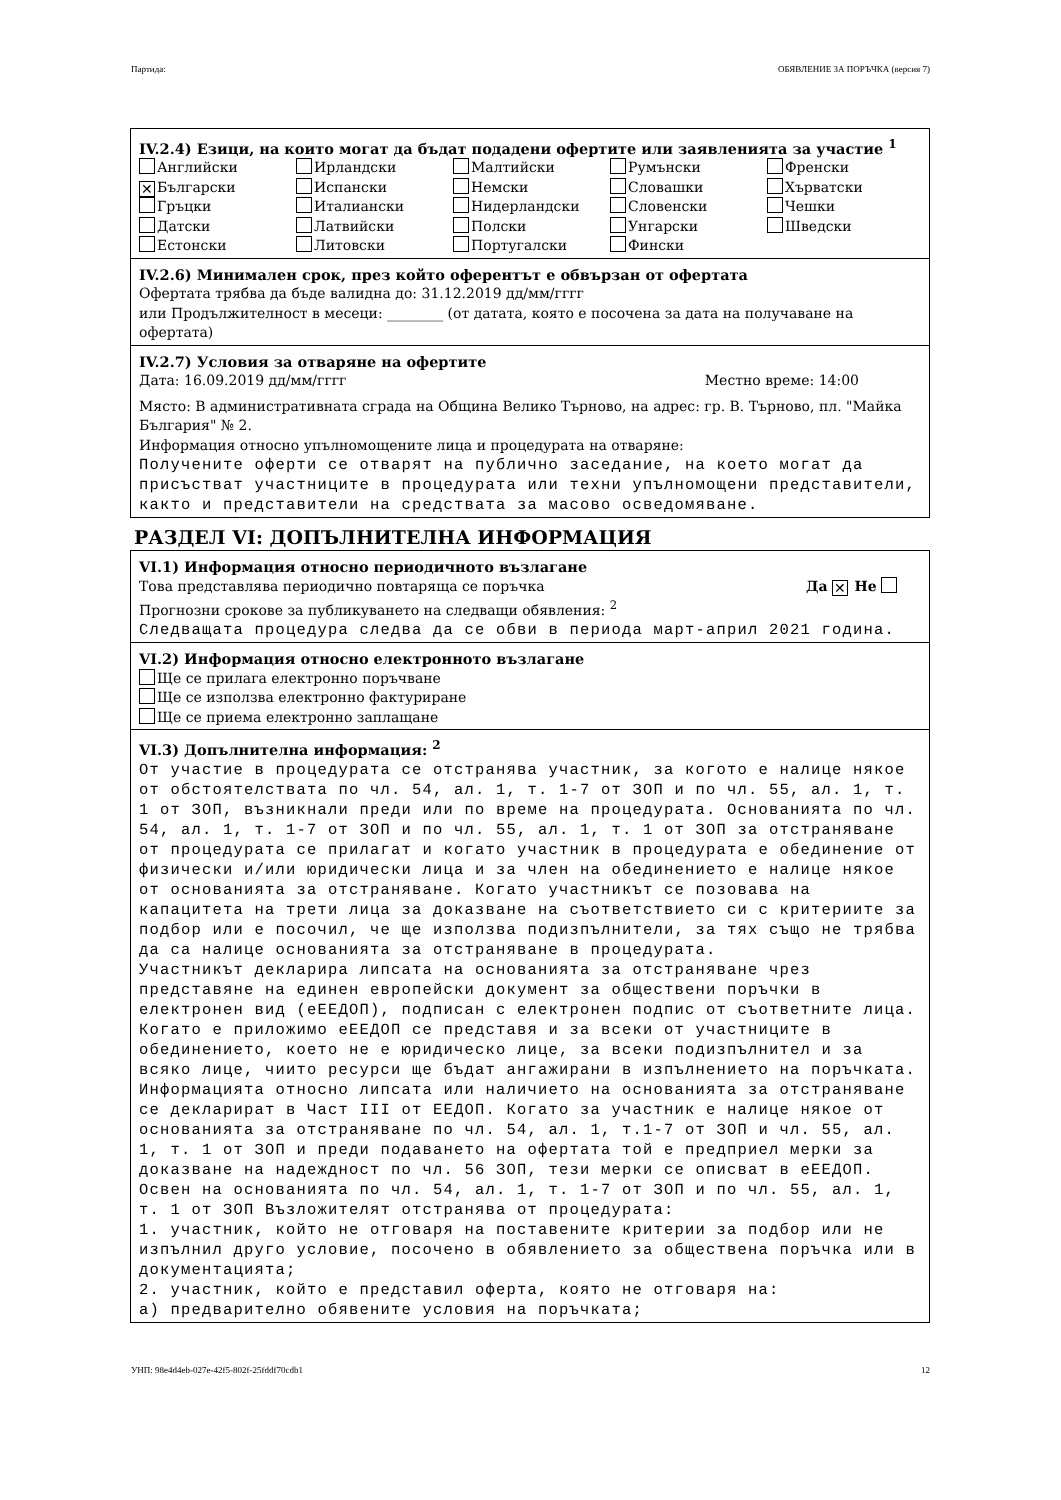Партида: ОБЯВЛЕНИЕ ЗА ПОРЪЧКА (версия 7)
IV.2.4) Езици, на които могат да бъдат подадени офертите или заявленията за участие <sup>1</sup>
Английски
Ирландски
Малтийски
Румънски
Френски
✕ Български
Испански
Немски
Словашки
Хърватски
Гръцки
Италиански
Нидерландски
Словенски
Чешки
Датски
Латвийски
Полски
Унгарски
Шведски
Естонски
Литовски
Португалски
Фински
IV.2.6) Минимален срок, през който оферентът е обвързан от офертата
Офертата трябва да бъде валидна до: 31.12.2019 дд/мм/гггг
или Продължителност в месеци: ________ (от датата, която е посочена за дата на получаване на офертата)
IV.2.7) Условия за отваряне на офертите
Дата: 16.09.2019 дд/мм/гггг Местно време: 14:00
Място: В административната сграда на Община Велико Търново, на адрес: гр. В. Търново, пл. "Майка България" № 2.
Информация относно упълномощените лица и процедурата на отваряне:
Получените оферти се отварят на публично заседание, на което могат да присъстват участниците в процедурата или техни упълномощени представители, както и представители на средствата за масово осведомяване.
РАЗДЕЛ VI: ДОПЪЛНИТЕЛНА ИНФОРМАЦИЯ
VI.1) Информация относно периодичното възлагане
Това представлява периодично повтаряща се поръчка Да ✕ Не
Прогнозни срокове за публикуването на следващи обявления: <sup>2</sup>
Следващата процедура следва да се обви в периода март-април 2021 година.
VI.2) Информация относно електронното възлагане
Ще се прилага електронно поръчване
Ще се използва електронно фактуриране
Ще се приема електронно заплащане
VI.3) Допълнителна информация: <sup>2</sup>
От участие в процедурата се отстранява участник, за когото е налице някое от обстоятелствата по чл. 54, ал. 1, т. 1-7 от ЗОП и по чл. 55, ал. 1, т. 1 от ЗОП, възникнали преди или по време на процедурата. Основанията по чл. 54, ал. 1, т. 1-7 от ЗОП и по чл. 55, ал. 1, т. 1 от ЗОП за отстраняване от процедурата се прилагат и когато участник в процедурата е обединение от физически и/или юридически лица и за член на обединението е налице някое от основанията за отстраняване. Когато участникът се позовава на капацитета на трети лица за доказване на съответствието си с критериите за подбор или е посочил, че ще използва подизпълнители, за тях също не трябва да са налице основанията за отстраняване в процедурата.
Участникът декларира липсата на основанията за отстраняване чрез представяне на единен европейски документ за обществени поръчки в електронен вид (еЕЕДОП), подписан с електронен подпис от съответните лица. Когато е приложимо еЕЕДОП се представя и за всеки от участниците в обединението, което не е юридическо лице, за всеки подизпълнител и за всяко лице, чиито ресурси ще бъдат ангажирани в изпълнението на поръчката. Информацията относно липсата или наличието на основанията за отстраняване се декларират в Част III от ЕЕДОП. Когато за участник е налице някое от основанията за отстраняване по чл. 54, ал. 1, т.1-7 от ЗОП и чл. 55, ал. 1, т. 1 от ЗОП и преди подаването на офертата той е предприел мерки за доказване на надеждност по чл. 56 ЗОП, тези мерки се описват в еЕЕДОП. Освен на основанията по чл. 54, ал. 1, т. 1-7 от ЗОП и по чл. 55, ал. 1, т. 1 от ЗОП Възложителят отстранява от процедурата:
1. участник, който не отговаря на поставените критерии за подбор или не изпълнил друго условие, посочено в обявлението за обществена поръчка или в документацията;
2. участник, който е представил оферта, която не отговаря на:
а) предварително обявените условия на поръчката;
УНП: 98e4d4eb-027e-42f5-802f-25fddf70cdb1 12